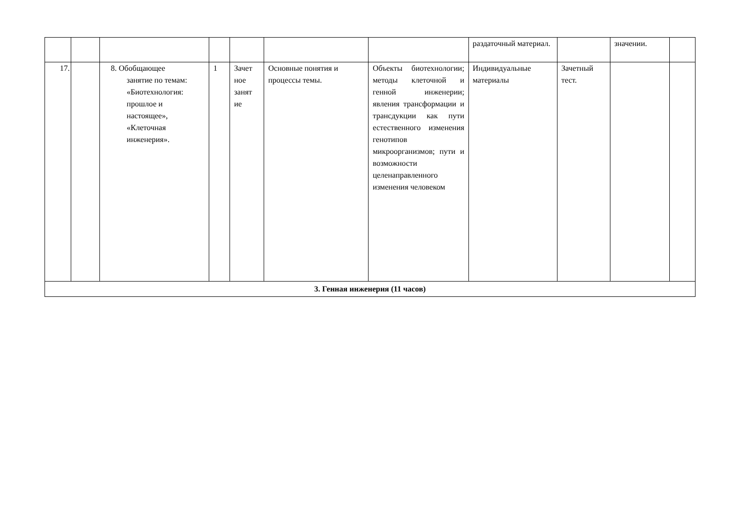| | | | | | | | раздаточный материал. | | значении. | |
| 17. | | 8. Обобщающее занятие по темам: «Биотехнология: прошлое и настоящее», «Клеточная инженерия». | 1 | Зачет ное занят ие | Основные понятия и процессы темы. | Объекты биотехнологии; методы клеточной и генной инженерии; явления трансформации и трансдукции как пути естественного изменения генотипов микроорганизмов; пути и возможности целенаправленного изменения человеком | Индивидуальные материалы | Зачетный тест. | | |
| 3. Генная инженерия (11 часов) | | | | | | | | | | |